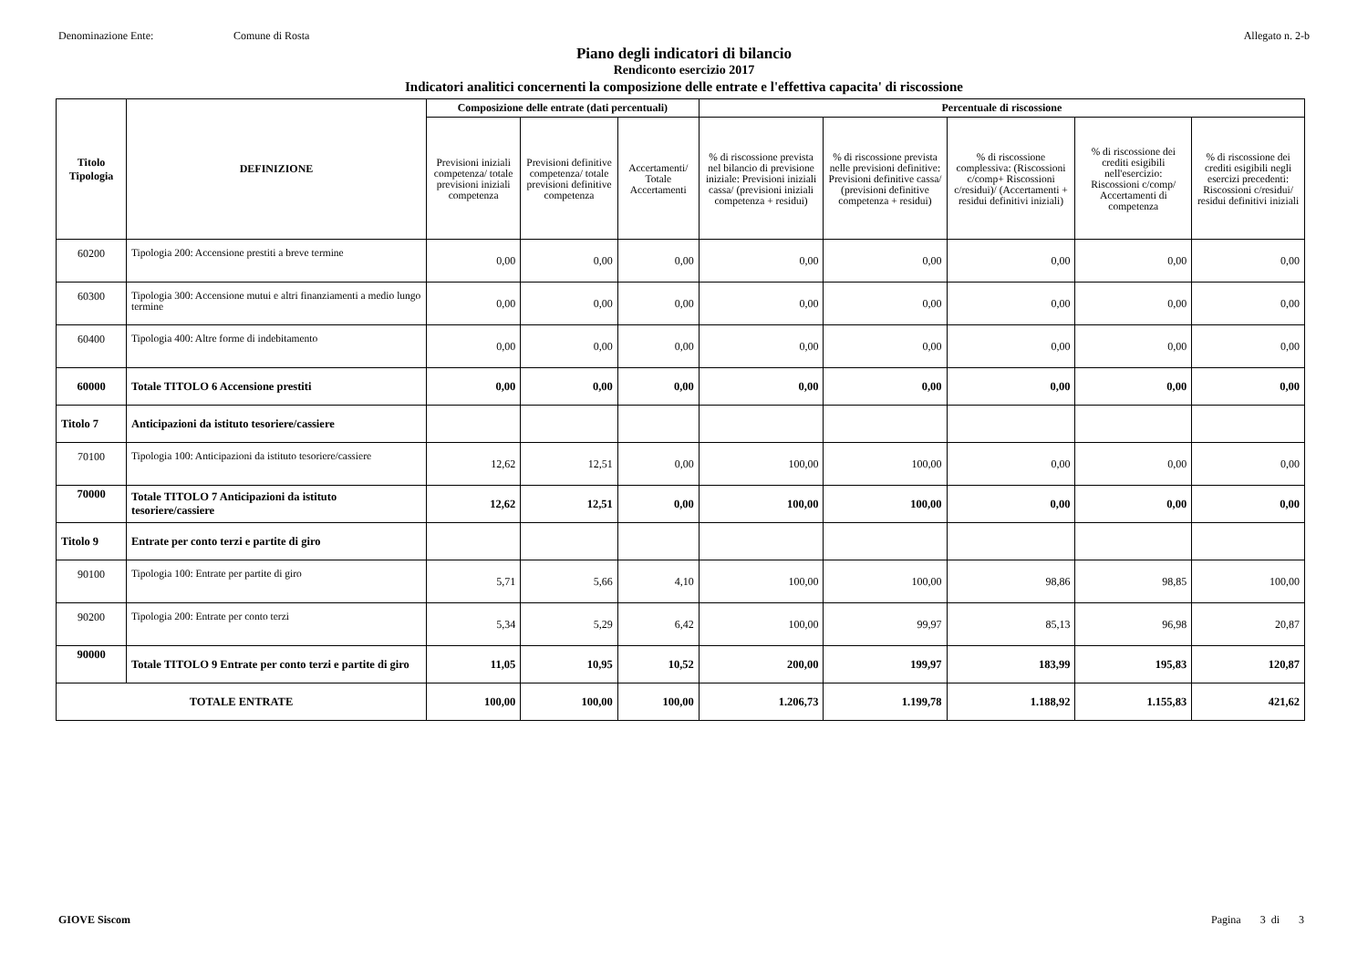Denominazione Ente: Comune di Rosta Allegato n. 2-b
Piano degli indicatori di bilancio
Rendiconto esercizio 2017
Indicatori analitici concernenti la composizione delle entrate e l'effettiva capacita' di riscossione
| Titolo Tipologia | DEFINIZIONE | Composizione delle entrate (dati percentuali) | | | Percentuale di riscossione | | | | |
| --- | --- | --- | --- | --- | --- | --- | --- | --- | --- |
| | | Previsioni iniziali competenza/ totale previsioni iniziali competenza | Previsioni definitive competenza/ totale previsioni definitive competenza | Accertamenti/ Totale Accertamenti | % di riscossione prevista nel bilancio di previsione iniziale: Previsioni iniziali cassa/ (previsioni iniziali competenza + residui) | % di riscossione prevista nelle previsioni definitive: Previsioni definitive cassa/ (previsioni definitive competenza + residui) | % di riscossione complessiva: (Riscossioni c/comp+ Riscossioni c/residui)/ (Accertamenti + residui definitivi iniziali) | % di riscossione dei crediti esigibili nell'esercizio: Riscossioni c/comp/ Accertamenti di competenza | % di riscossione dei crediti esigibili negli esercizi precedenti: Riscossioni c/residui/ residui definitivi iniziali |
| 60200 | Tipologia 200: Accensione prestiti a breve termine | 0,00 | 0,00 | 0,00 | 0,00 | 0,00 | 0,00 | 0,00 | 0,00 |
| 60300 | Tipologia 300: Accensione mutui e altri finanziamenti a medio lungo termine | 0,00 | 0,00 | 0,00 | 0,00 | 0,00 | 0,00 | 0,00 | 0,00 |
| 60400 | Tipologia 400: Altre forme di indebitamento | 0,00 | 0,00 | 0,00 | 0,00 | 0,00 | 0,00 | 0,00 | 0,00 |
| 60000 | Totale TITOLO 6 Accensione prestiti | 0,00 | 0,00 | 0,00 | 0,00 | 0,00 | 0,00 | 0,00 | 0,00 |
| Titolo 7 | Anticipazioni da istituto tesoriere/cassiere | | | | | | | | |
| 70100 | Tipologia 100: Anticipazioni da istituto tesoriere/cassiere | 12,62 | 12,51 | 0,00 | 100,00 | 100,00 | 0,00 | 0,00 | 0,00 |
| 70000 | Totale TITOLO 7 Anticipazioni da istituto tesoriere/cassiere | 12,62 | 12,51 | 0,00 | 100,00 | 100,00 | 0,00 | 0,00 | 0,00 |
| Titolo 9 | Entrate per conto terzi e partite di giro | | | | | | | | |
| 90100 | Tipologia 100: Entrate per partite di giro | 5,71 | 5,66 | 4,10 | 100,00 | 100,00 | 98,86 | 98,85 | 100,00 |
| 90200 | Tipologia 200: Entrate per conto terzi | 5,34 | 5,29 | 6,42 | 100,00 | 99,97 | 85,13 | 96,98 | 20,87 |
| 90000 | Totale TITOLO 9 Entrate per conto terzi e partite di giro | 11,05 | 10,95 | 10,52 | 200,00 | 199,97 | 183,99 | 195,83 | 120,87 |
| TOTALE ENTRATE | | 100,00 | 100,00 | 100,00 | 1.206,73 | 1.199,78 | 1.188,92 | 1.155,83 | 421,62 |
GIOVE Siscom Pagina 3 di 3